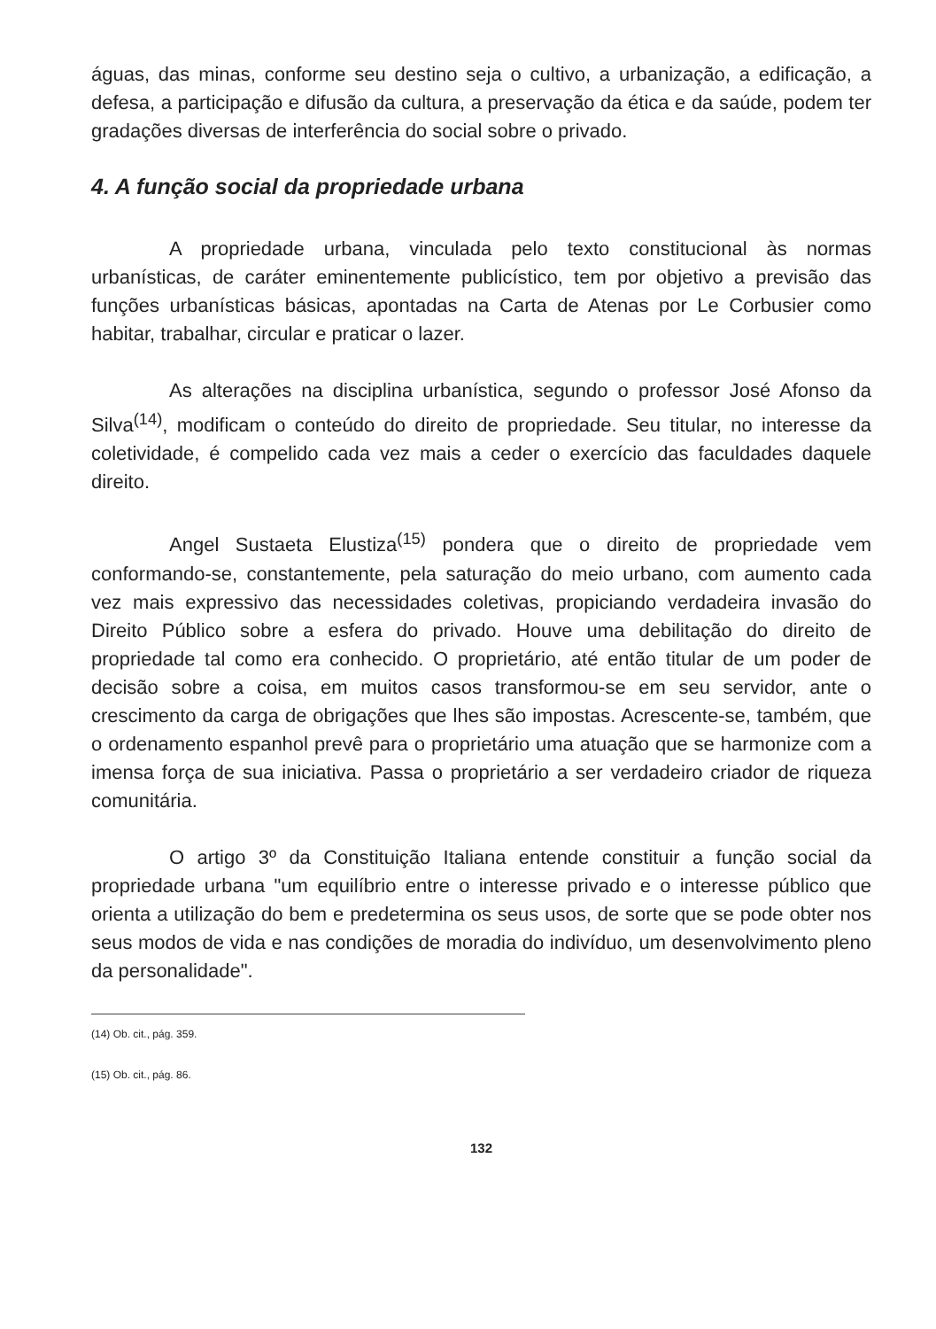águas, das minas, conforme seu destino seja o cultivo, a urbanização, a edificação, a defesa, a participação e difusão da cultura, a preservação da ética e da saúde, podem ter gradações diversas de interferência do social sobre o privado.
4. A função social da propriedade urbana
A propriedade urbana, vinculada pelo texto constitucional às normas urbanísticas, de caráter eminentemente publicístico, tem por objetivo a previsão das funções urbanísticas básicas, apontadas na Carta de Atenas por Le Corbusier como habitar, trabalhar, circular e praticar o lazer.
As alterações na disciplina urbanística, segundo o professor José Afonso da Silva<sup>(14)</sup>, modificam o conteúdo do direito de propriedade. Seu titular, no interesse da coletividade, é compelido cada vez mais a ceder o exercício das faculdades daquele direito.
Angel Sustaeta Elustiza<sup>(15)</sup> pondera que o direito de propriedade vem conformando-se, constantemente, pela saturação do meio urbano, com aumento cada vez mais expressivo das necessidades coletivas, propiciando verdadeira invasão do Direito Público sobre a esfera do privado. Houve uma debilitação do direito de propriedade tal como era conhecido. O proprietário, até então titular de um poder de decisão sobre a coisa, em muitos casos transformou-se em seu servidor, ante o crescimento da carga de obrigações que lhes são impostas. Acrescente-se, também, que o ordenamento espanhol prevê para o proprietário uma atuação que se harmonize com a imensa força de sua iniciativa. Passa o proprietário a ser verdadeiro criador de riqueza comunitária.
O artigo 3º da Constituição Italiana entende constituir a função social da propriedade urbana "um equilíbrio entre o interesse privado e o interesse público que orienta a utilização do bem e predetermina os seus usos, de sorte que se pode obter nos seus modos de vida e nas condições de moradia do indivíduo, um desenvolvimento pleno da personalidade".
(14) Ob. cit., pág. 359.
(15) Ob. cit., pág. 86.
132